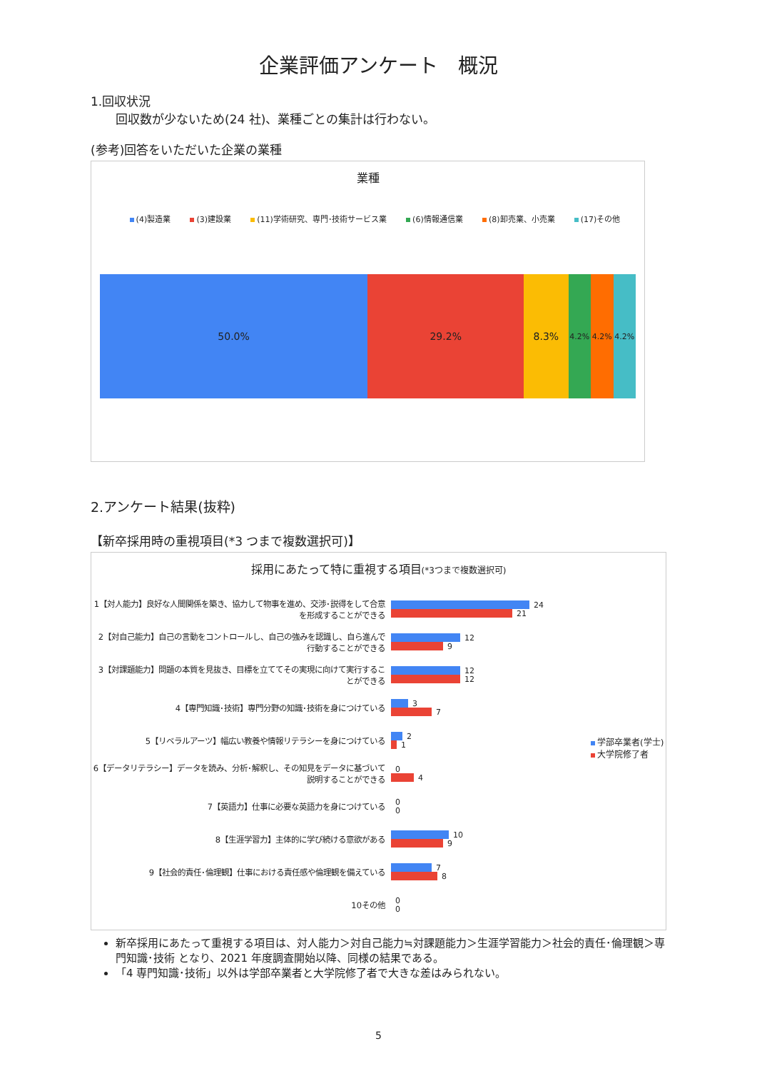企業評価アンケート　概況
1.回収状況
回収数が少ないため(24 社)、業種ごとの集計は行わない。
(参考)回答をいただいた企業の業種
業種
(4)製造業 (3)建設業 (11)学術研究、専門･技術サービス業 (6)情報通信業 (8)卸売業、小売業 (17)その他
50.0% 29.2% 8.3%
4.2% 4.2% 4.2%
2.アンケート結果(抜粋)
【新卒採用時の重視項目(*3 つまで複数選択可)】
採用にあたって特に重視する項目(*3つまで複数選択可)
1【対人能力】良好な人間関係を築き、協力して物事を進め、交渉･説得をして合意を形成することができる
24
21
2【対自己能力】自己の言動をコントロールし、自己の強みを認識し、自ら進んで行動することができる
12
9
3【対課題能力】問題の本質を見抜き、目標を立ててその実現に向けて実行することができる
12
12
4【専門知識･技術】専門分野の知識･技術を身につけている
3
7
5【リベラルアーツ】幅広い教養や情報リテラシーを身につけている
2
1
6【データリテラシー】データを読み、分析･解釈し、その知見をデータに基づいて説明することができる
0
4
7【英語力】仕事に必要な英語力を身につけている
0
0
8【生涯学習力】主体的に学び続ける意欲がある
10
9
9【社会的責任･倫理観】仕事における責任感や倫理観を備えている
7
8
10その他
0
0
学部卒業者(学士)
大学院修了者
新卒採用にあたって重視する項目は、対人能力＞対自己能力≒対課題能力＞生涯学習能力＞社会的責任･倫理観＞専門知識･技術 となり、2021 年度調査開始以降、同様の結果である。
「4 専門知識･技術」以外は学部卒業者と大学院修了者で大きな差はみられない。
5